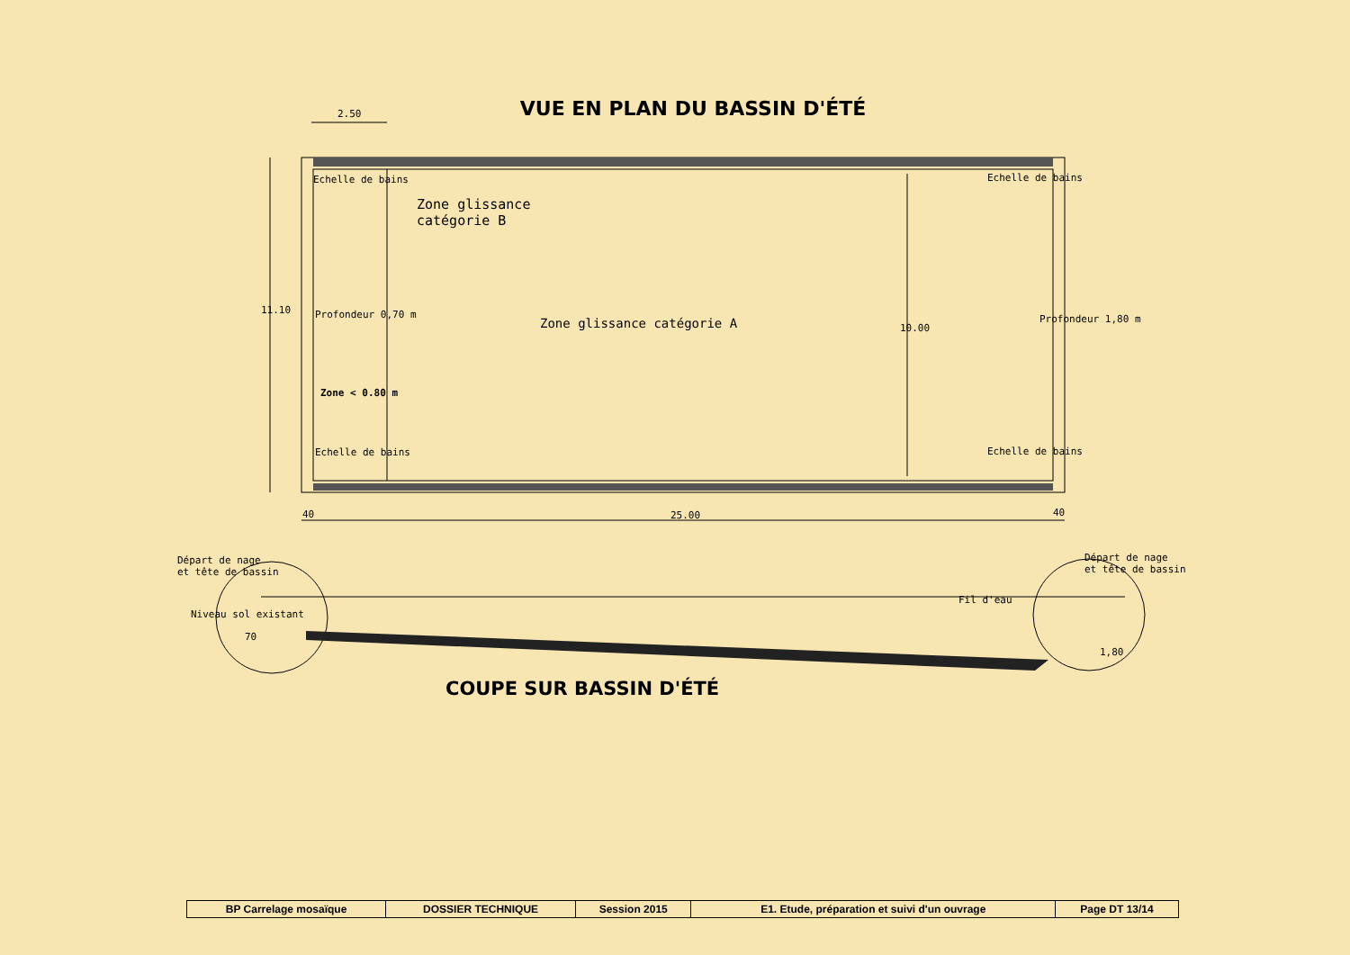VUE EN PLAN DU BASSIN D'ÉTÉ
2.50
Echelle de bains Echelle de bains
Zone glissance
catégorie B
11.10 Profondeur 0,70 m
Zone glissance catégorie A 10.00
Profondeur 1,80 m
Zone < 0.80 m
Echelle de bains Echelle de bains
40 25.00 40
Départ de nage
et tête de bassin
Départ de nage
et tête de bassin
Niveau sol existant
Fil d'eau
70
1,80
COUPE SUR BASSIN D'ÉTÉ
| BP Carrelage mosaïque | DOSSIER TECHNIQUE | Session 2015 | E1. Etude, préparation et suivi d'un ouvrage | Page DT 13/14 |